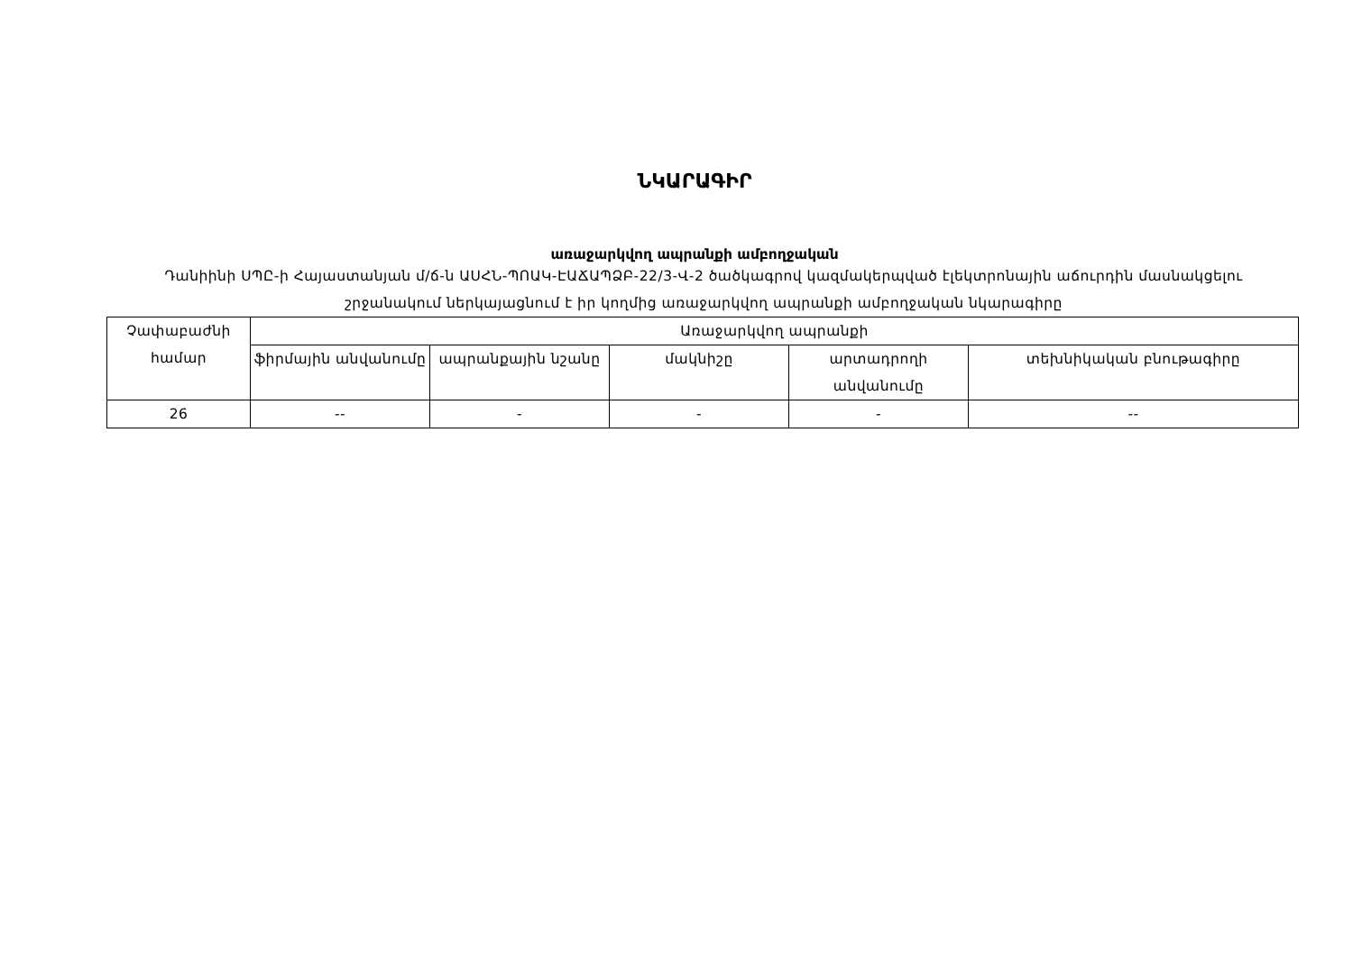ՆԿԱՐԱԳԻՐ
առաջարկվող ապրանքի ամբողջական
Դանիինի ՍՊԸ-ի Հայաստանյան մ/ճ-ն ԱՍՀՆ-ՊՈԱԿ-ԷԱՃԱՊՁԲ-22/3-Վ-2 ծածկագրով կազմակերպված էլեկտրոնային աճուրդին մասնակցելու շրջանակում ներկայացնում է իր կողմից առաջարկվող ապրանքի ամբողջական նկարագիրը
| Չափաբաժնի համար | Առաջարկվող ապրանքի | | | | |
| --- | --- | --- | --- | --- | --- |
| | ֆիրմային անվանումը | ապրանքային նշանը | մակնիշը | արտադրողի անվանումը | տեխնիկական բնութագիրը |
| 26 | -- | - | - | - | -- |